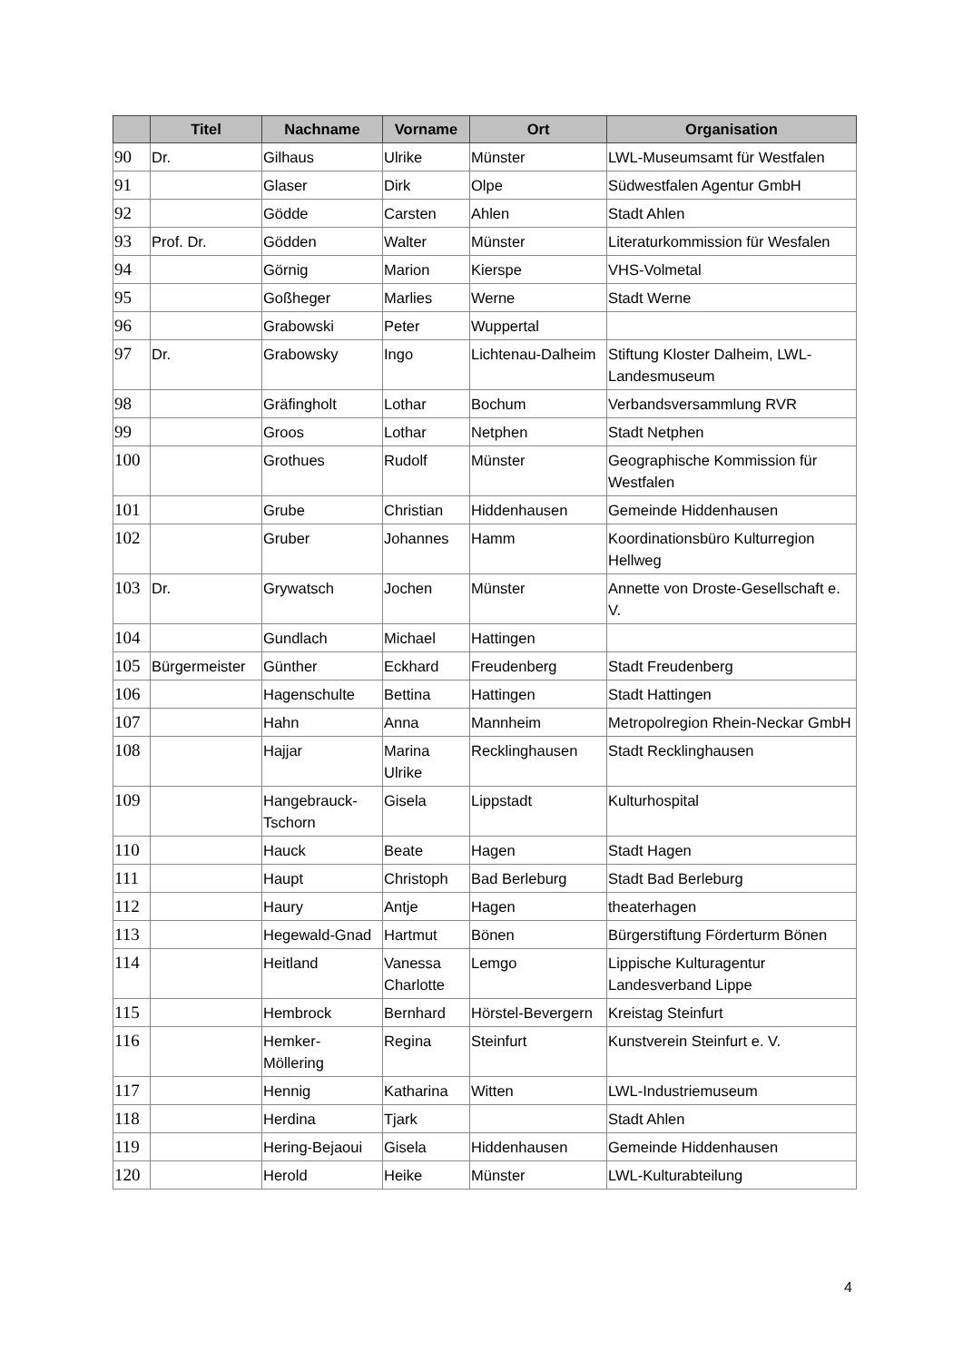| | Titel | Nachname | Vorname | Ort | Organisation |
| --- | --- | --- | --- | --- | --- |
| 90 | Dr. | Gilhaus | Ulrike | Münster | LWL-Museumsamt für Westfalen |
| 91 | | Glaser | Dirk | Olpe | Südwestfalen Agentur GmbH |
| 92 | | Gödde | Carsten | Ahlen | Stadt Ahlen |
| 93 | Prof. Dr. | Gödden | Walter | Münster | Literaturkommission für Wesfalen |
| 94 | | Görnig | Marion | Kierspe | VHS-Volmetal |
| 95 | | Goßheger | Marlies | Werne | Stadt Werne |
| 96 | | Grabowski | Peter | Wuppertal | |
| 97 | Dr. | Grabowsky | Ingo | Lichtenau-Dalheim | Stiftung Kloster Dalheim, LWL-Landesmuseum |
| 98 | | Gräfingholt | Lothar | Bochum | Verbandsversammlung RVR |
| 99 | | Groos | Lothar | Netphen | Stadt Netphen |
| 100 | | Grothues | Rudolf | Münster | Geographische Kommission für Westfalen |
| 101 | | Grube | Christian | Hiddenhausen | Gemeinde Hiddenhausen |
| 102 | | Gruber | Johannes | Hamm | Koordinationsbüro Kulturregion Hellweg |
| 103 | Dr. | Grywatsch | Jochen | Münster | Annette von Droste-Gesellschaft e. V. |
| 104 | | Gundlach | Michael | Hattingen | |
| 105 | Bürgermeister | Günther | Eckhard | Freudenberg | Stadt Freudenberg |
| 106 | | Hagenschulte | Bettina | Hattingen | Stadt Hattingen |
| 107 | | Hahn | Anna | Mannheim | Metropolregion Rhein-Neckar GmbH |
| 108 | | Hajjar | Marina Ulrike | Recklinghausen | Stadt Recklinghausen |
| 109 | | Hangebrauck-Tschorn | Gisela | Lippstadt | Kulturhospital |
| 110 | | Hauck | Beate | Hagen | Stadt Hagen |
| 111 | | Haupt | Christoph | Bad Berleburg | Stadt Bad Berleburg |
| 112 | | Haury | Antje | Hagen | theaterhagen |
| 113 | | Hegewald-Gnad | Hartmut | Bönen | Bürgerstiftung Förderturm Bönen |
| 114 | | Heitland | Vanessa Charlotte | Lemgo | Lippische Kulturagentur Landesverband Lippe |
| 115 | | Hembrock | Bernhard | Hörstel-Bevergern | Kreistag Steinfurt |
| 116 | | Hemker-Möllering | Regina | Steinfurt | Kunstverein Steinfurt e. V. |
| 117 | | Hennig | Katharina | Witten | LWL-Industriemuseum |
| 118 | | Herdina | Tjark | | Stadt Ahlen |
| 119 | | Hering-Bejaoui | Gisela | Hiddenhausen | Gemeinde Hiddenhausen |
| 120 | | Herold | Heike | Münster | LWL-Kulturabteilung |
4